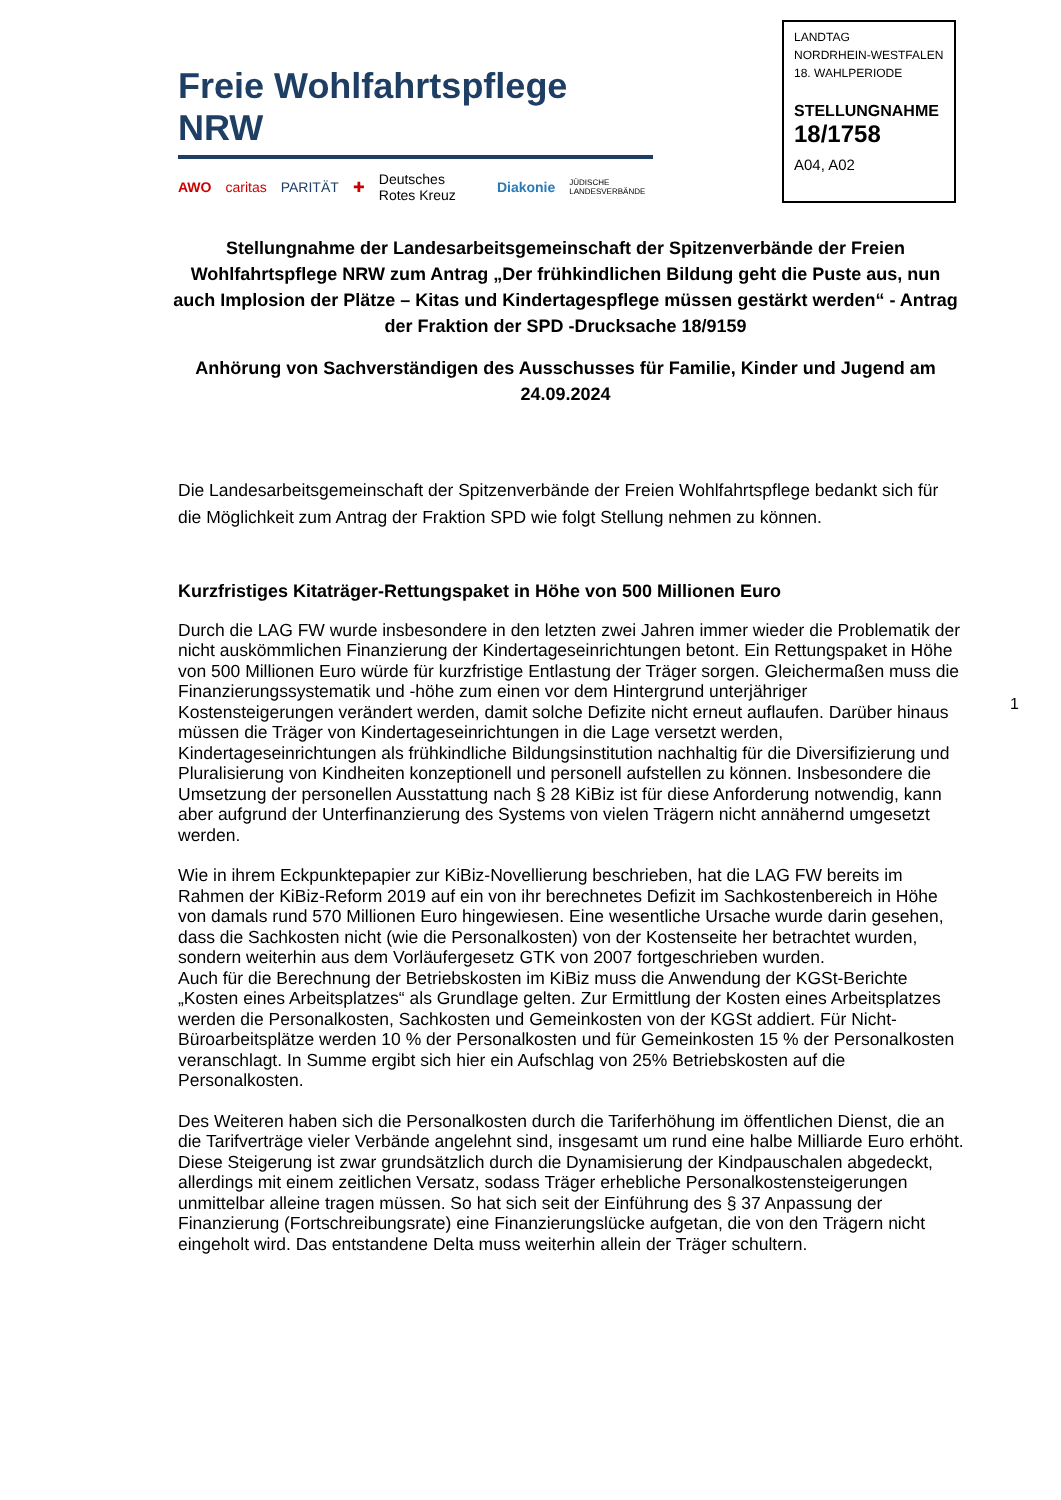Freie Wohlfahrtspflege NRW
AWO caritas PARITÄT ✚ Deutsches Rotes Kreuz Diakonie JÜDISCHE LANDESVERBÄNDE
LANDTAG
NORDRHEIN-WESTFALEN
18. WAHLPERIODE
STELLUNGNAHME
18/1758
A04, A02
Stellungnahme der Landesarbeitsgemeinschaft der Spitzenverbände der Freien Wohlfahrtspflege NRW zum Antrag „Der frühkindlichen Bildung geht die Puste aus, nun auch Implosion der Plätze – Kitas und Kindertagespflege müssen gestärkt werden“ - Antrag der Fraktion der SPD -Drucksache 18/9159
Anhörung von Sachverständigen des Ausschusses für Familie, Kinder und Jugend am 24.09.2024
Die Landesarbeitsgemeinschaft der Spitzenverbände der Freien Wohlfahrtspflege bedankt sich für die Möglichkeit zum Antrag der Fraktion SPD wie folgt Stellung nehmen zu können.
Kurzfristiges Kitaträger-Rettungspaket in Höhe von 500 Millionen Euro
Durch die LAG FW wurde insbesondere in den letzten zwei Jahren immer wieder die Problematik der nicht auskömmlichen Finanzierung der Kindertageseinrichtungen betont. Ein Rettungspaket in Höhe von 500 Millionen Euro würde für kurzfristige Entlastung der Träger sorgen. Gleichermaßen muss die Finanzierungssystematik und -höhe zum einen vor dem Hintergrund unterjähriger Kostensteigerungen verändert werden, damit solche Defizite nicht erneut auflaufen. Darüber hinaus müssen die Träger von Kindertageseinrichtungen in die Lage versetzt werden, Kindertageseinrichtungen als frühkindliche Bildungsinstitution nachhaltig für die Diversifizierung und Pluralisierung von Kindheiten konzeptionell und personell aufstellen zu können. Insbesondere die Umsetzung der personellen Ausstattung nach § 28 KiBiz ist für diese Anforderung notwendig, kann aber aufgrund der Unterfinanzierung des Systems von vielen Trägern nicht annähernd umgesetzt werden.
Wie in ihrem Eckpunktepapier zur KiBiz-Novellierung beschrieben, hat die LAG FW bereits im Rahmen der KiBiz-Reform 2019 auf ein von ihr berechnetes Defizit im Sachkostenbereich in Höhe von damals rund 570 Millionen Euro hingewiesen. Eine wesentliche Ursache wurde darin gesehen, dass die Sachkosten nicht (wie die Personalkosten) von der Kostenseite her betrachtet wurden, sondern weiterhin aus dem Vorläufergesetz GTK von 2007 fortgeschrieben wurden.
Auch für die Berechnung der Betriebskosten im KiBiz muss die Anwendung der KGSt-Berichte „Kosten eines Arbeitsplatzes“ als Grundlage gelten. Zur Ermittlung der Kosten eines Arbeitsplatzes werden die Personalkosten, Sachkosten und Gemeinkosten von der KGSt addiert. Für Nicht-Büroarbeitsplätze werden 10 % der Personalkosten und für Gemeinkosten 15 % der Personalkosten veranschlagt. In Summe ergibt sich hier ein Aufschlag von 25% Betriebskosten auf die Personalkosten.
Des Weiteren haben sich die Personalkosten durch die Tariferhöhung im öffentlichen Dienst, die an die Tarifverträge vieler Verbände angelehnt sind, insgesamt um rund eine halbe Milliarde Euro erhöht. Diese Steigerung ist zwar grundsätzlich durch die Dynamisierung der Kindpauschalen abgedeckt, allerdings mit einem zeitlichen Versatz, sodass Träger erhebliche Personalkostensteigerungen unmittelbar alleine tragen müssen. So hat sich seit der Einführung des § 37 Anpassung der Finanzierung (Fortschreibungsrate) eine Finanzierungslücke aufgetan, die von den Trägern nicht eingeholt wird. Das entstandene Delta muss weiterhin allein der Träger schultern.
1